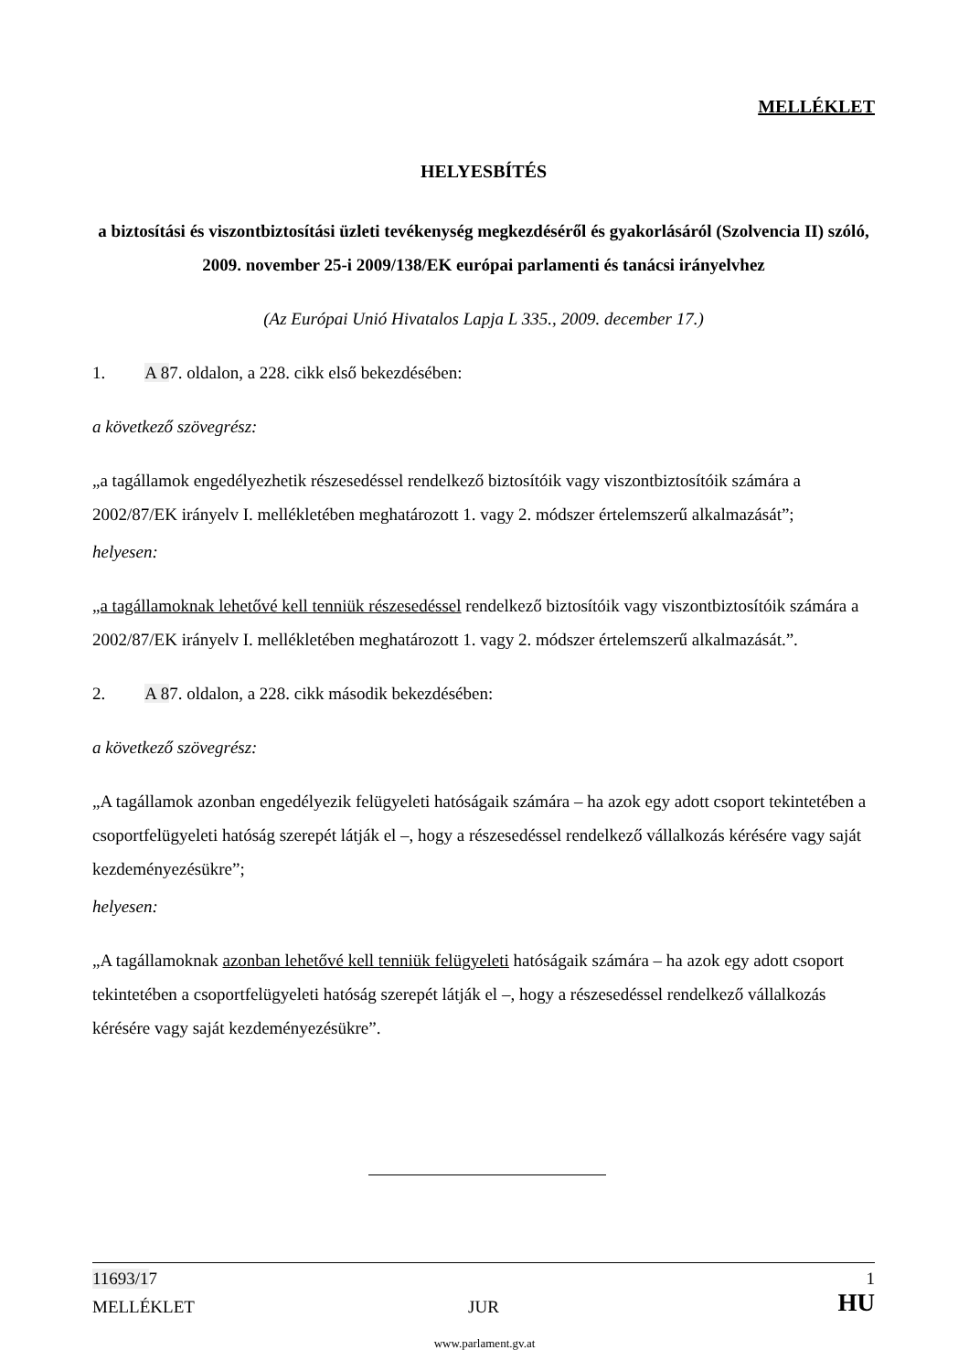MELLÉKLET
HELYESBÍTÉS
a biztosítási és viszontbiztosítási üzleti tevékenység megkezdéséről és gyakorlásáról (Szolvencia II) szóló, 2009. november 25-i 2009/138/EK európai parlamenti és tanácsi irányelvhez
(Az Európai Unió Hivatalos Lapja L 335., 2009. december 17.)
1. A 87. oldalon, a 228. cikk első bekezdésében:
a következő szövegrész:
„a tagállamok engedélyezhetik részesedéssel rendelkező biztosítóik vagy viszontbiztosítóik számára a 2002/87/EK irányelv I. mellékletében meghatározott 1. vagy 2. módszer értelemszerű alkalmazását”;
helyesen:
„a tagállamoknak lehetővé kell tenniük részesedéssel rendelkező biztosítóik vagy viszontbiztosítóik számára a 2002/87/EK irányelv I. mellékletében meghatározott 1. vagy 2. módszer értelemszerű alkalmazását.”.
2. A 87. oldalon, a 228. cikk második bekezdésében:
a következő szövegrész:
„A tagállamok azonban engedélyezik felügyeleti hatóságaik számára – ha azok egy adott csoport tekintetében a csoportfelügyeleti hatóság szerepét látják el –, hogy a részesedéssel rendelkező vállalkozás kérésére vagy saját kezdeményezésükre”;
helyesen:
„A tagállamoknak azonban lehetővé kell tenniük felügyeleti hatóságaik számára – ha azok egy adott csoport tekintetében a csoportfelügyeleti hatóság szerepét látják el –, hogy a részesedéssel rendelkező vállalkozás kérésére vagy saját kezdeményezésükre”.
11693/1 7 1
MELLÉKLET JUR HU
www.parlament.gv.at